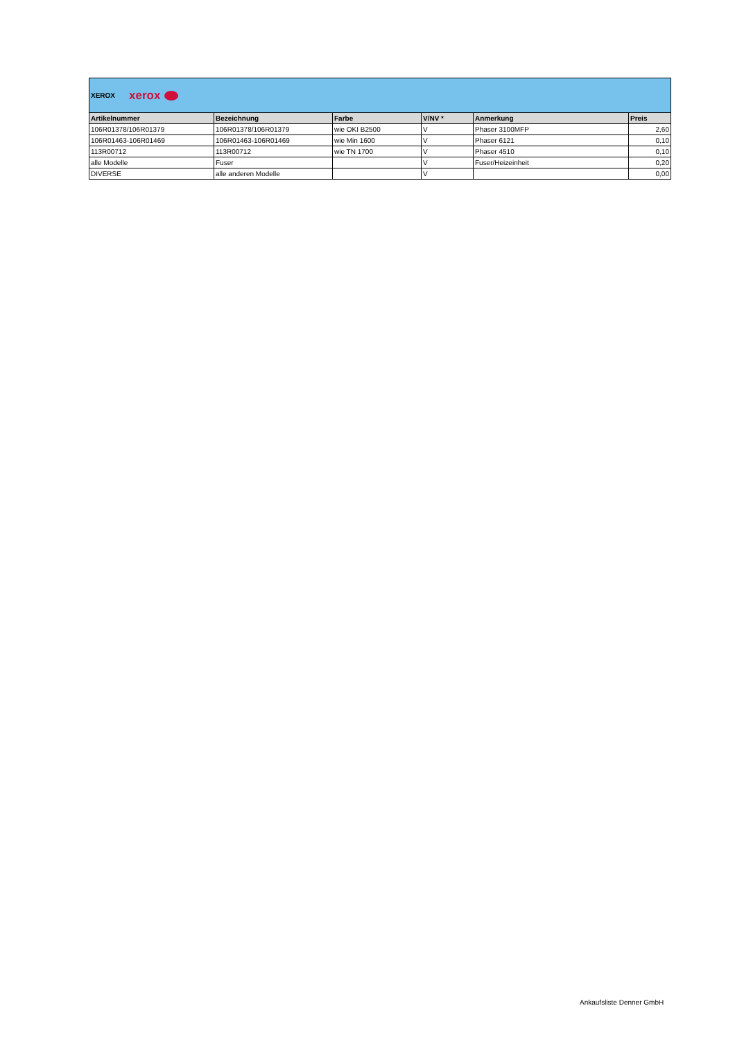XEROX xerox
| Artikelnummer | Bezeichnung | Farbe | V/NV * | Anmerkung | Preis |
| --- | --- | --- | --- | --- | --- |
| 106R01378/106R01379 | 106R01378/106R01379 | wie OKI B2500 | V | Phaser 3100MFP | 2,60 |
| 106R01463-106R01469 | 106R01463-106R01469 | wie Min 1600 | V | Phaser 6121 | 0,10 |
| 113R00712 | 113R00712 | wie TN 1700 | V | Phaser 4510 | 0,10 |
| alle Modelle | Fuser | | V | Fuser/Heizeinheit | 0,20 |
| DIVERSE | alle anderen Modelle | | V | | 0,00 |
Ankaufsliste Denner GmbH